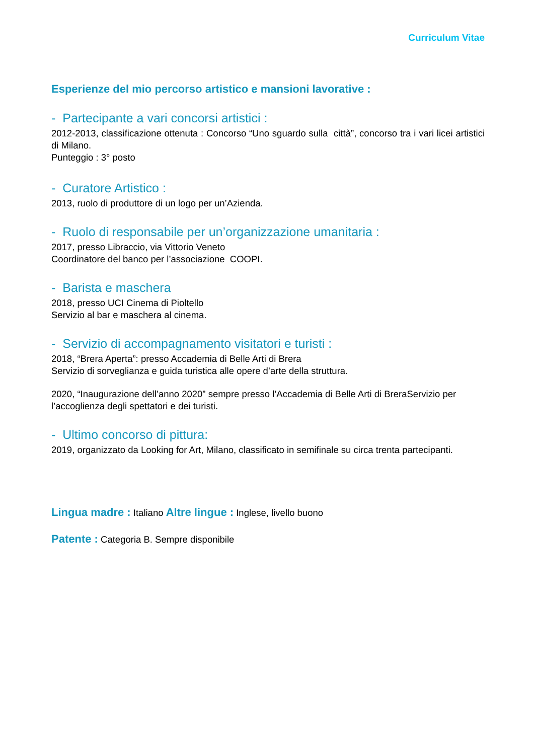Curriculum Vitae
Esperienze del mio percorso artistico e mansioni lavorative :
- Partecipante a vari concorsi artistici :
2012-2013, classificazione ottenuta : Concorso “Uno sguardo sulla città”, concorso tra i vari licei artistici di Milano.
Punteggio : 3° posto
- Curatore Artistico :
2013, ruolo di produttore di un logo per un’Azienda.
- Ruolo di responsabile per un’organizzazione umanitaria :
2017, presso Libraccio, via Vittorio Veneto
Coordinatore del banco per l’associazione COOPI.
- Barista e maschera
2018, presso UCI Cinema di Pioltello
Servizio al bar e maschera al cinema.
- Servizio di accompagnamento visitatori e turisti :
2018, “Brera Aperta”: presso Accademia di Belle Arti di Brera
Servizio di sorveglianza e guida turistica alle opere d’arte della struttura.
2020, “Inaugurazione dell’anno 2020” sempre presso l’Accademia di Belle Arti di BreraServizio per l’accoglienza degli spettatori e dei turisti.
- Ultimo concorso di pittura:
2019, organizzato da Looking for Art, Milano, classificato in semifinale su circa trenta partecipanti.
Lingua madre : Italiano Altre lingue : Inglese, livello buono
Patente : Categoria B. Sempre disponibile